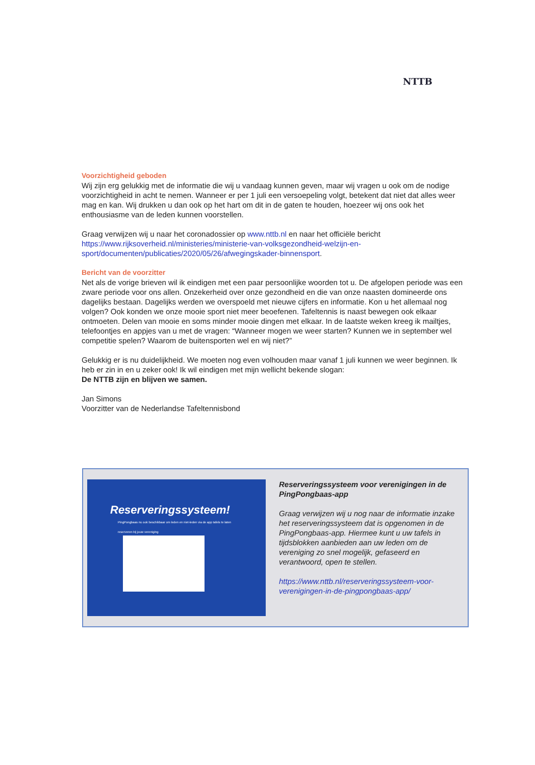NTTB
Voorzichtigheid geboden
Wij zijn erg gelukkig met de informatie die wij u vandaag kunnen geven, maar wij vragen u ook om de nodige voorzichtigheid in acht te nemen. Wanneer er per 1 juli een versoepeling volgt, betekent dat niet dat alles weer mag en kan. Wij drukken u dan ook op het hart om dit in de gaten te houden, hoezeer wij ons ook het enthousiasme van de leden kunnen voorstellen.
Graag verwijzen wij u naar het coronadossier op www.nttb.nl en naar het officiële bericht https://www.rijksoverheid.nl/ministeries/ministerie-van-volksgezondheid-welzijn-en-sport/documenten/publicaties/2020/05/26/afwegingskader-binnensport.
Bericht van de voorzitter
Net als de vorige brieven wil ik eindigen met een paar persoonlijke woorden tot u. De afgelopen periode was een zware periode voor ons allen. Onzekerheid over onze gezondheid en die van onze naasten domineerde ons dagelijks bestaan. Dagelijks werden we overspoeld met nieuwe cijfers en informatie. Kon u het allemaal nog volgen? Ook konden we onze mooie sport niet meer beoefenen. Tafeltennis is naast bewegen ook elkaar ontmoeten. Delen van mooie en soms minder mooie dingen met elkaar. In de laatste weken kreeg ik mailtjes, telefoontjes en appjes van u met de vragen: “Wanneer mogen we weer starten? Kunnen we in september wel competitie spelen? Waarom de buitensporten wel en wij niet?”
Gelukkig er is nu duidelijkheid. We moeten nog even volhouden maar vanaf 1 juli kunnen we weer beginnen. Ik heb er zin in en u zeker ook! Ik wil eindigen met mijn wellicht bekende slogan:
De NTTB zijn en blijven we samen.
Jan Simons
Voorzitter van de Nederlandse Tafeltennisbond
Reserveringssysteem!
PingPongbaas nu ook beschikbaar om leden en niet-leden via de app tafels te laten reserveren bij jouw vereniging
Reserveringssysteem voor verenigingen in de PingPongbaas-app
Graag verwijzen wij u nog naar de informatie inzake het reserveringssysteem dat is opgenomen in de PingPongbaas-app. Hiermee kunt u uw tafels in tijdsblokken aanbieden aan uw leden om de vereniging zo snel mogelijk, gefaseerd en verantwoord, open te stellen.
https://www.nttb.nl/reserveringssysteem-voor-verenigingen-in-de-pingpongbaas-app/